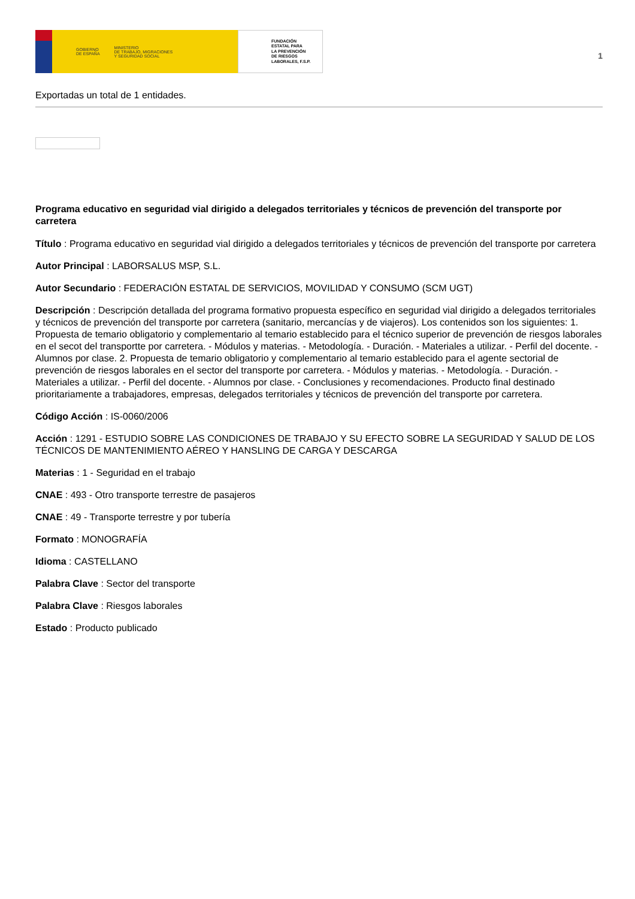GOBIERNO
DE ESPAÑA MINISTERIO
DE TRABAJO, MIGRACIONES
Y SEGURIDAD SOCIAL
FUNDACIÓN
ESTATAL PARA
LA PREVENCIÓN
DE RIESGOS
LABORALES, F.S.P.
1
Exportadas un total de 1 entidades.
Programa educativo en seguridad vial dirigido a delegados territoriales y técnicos de prevención del transporte por carretera
Título : Programa educativo en seguridad vial dirigido a delegados territoriales y técnicos de prevención del transporte por carretera
Autor Principal : LABORSALUS MSP, S.L.
Autor Secundario : FEDERACIÓN ESTATAL DE SERVICIOS, MOVILIDAD Y CONSUMO (SCM UGT)
Descripción : Descripción detallada del programa formativo propuesta específico en seguridad vial dirigido a delegados territoriales y técnicos de prevención del transporte por carretera (sanitario, mercancías y de viajeros). Los contenidos son los siguientes: 1. Propuesta de temario obligatorio y complementario al temario establecido para el técnico superior de prevención de riesgos laborales en el secot del transportte por carretera. - Módulos y materias. - Metodología. - Duración. - Materiales a utilizar. - Perfil del docente. - Alumnos por clase. 2. Propuesta de temario obligatorio y complementario al temario establecido para el agente sectorial de prevención de riesgos laborales en el sector del transporte por carretera. - Módulos y materias. - Metodología. - Duración. - Materiales a utilizar. - Perfil del docente. - Alumnos por clase. - Conclusiones y recomendaciones. Producto final destinado prioritariamente a trabajadores, empresas, delegados territoriales y técnicos de prevención del transporte por carretera.
Código Acción : IS-0060/2006
Acción : 1291 - ESTUDIO SOBRE LAS CONDICIONES DE TRABAJO Y SU EFECTO SOBRE LA SEGURIDAD Y SALUD DE LOS TÉCNICOS DE MANTENIMIENTO AÉREO Y HANSLING DE CARGA Y DESCARGA
Materias : 1 - Seguridad en el trabajo
CNAE : 493 - Otro transporte terrestre de pasajeros
CNAE : 49 - Transporte terrestre y por tubería
Formato : MONOGRAFÍA
Idioma : CASTELLANO
Palabra Clave : Sector del transporte
Palabra Clave : Riesgos laborales
Estado : Producto publicado